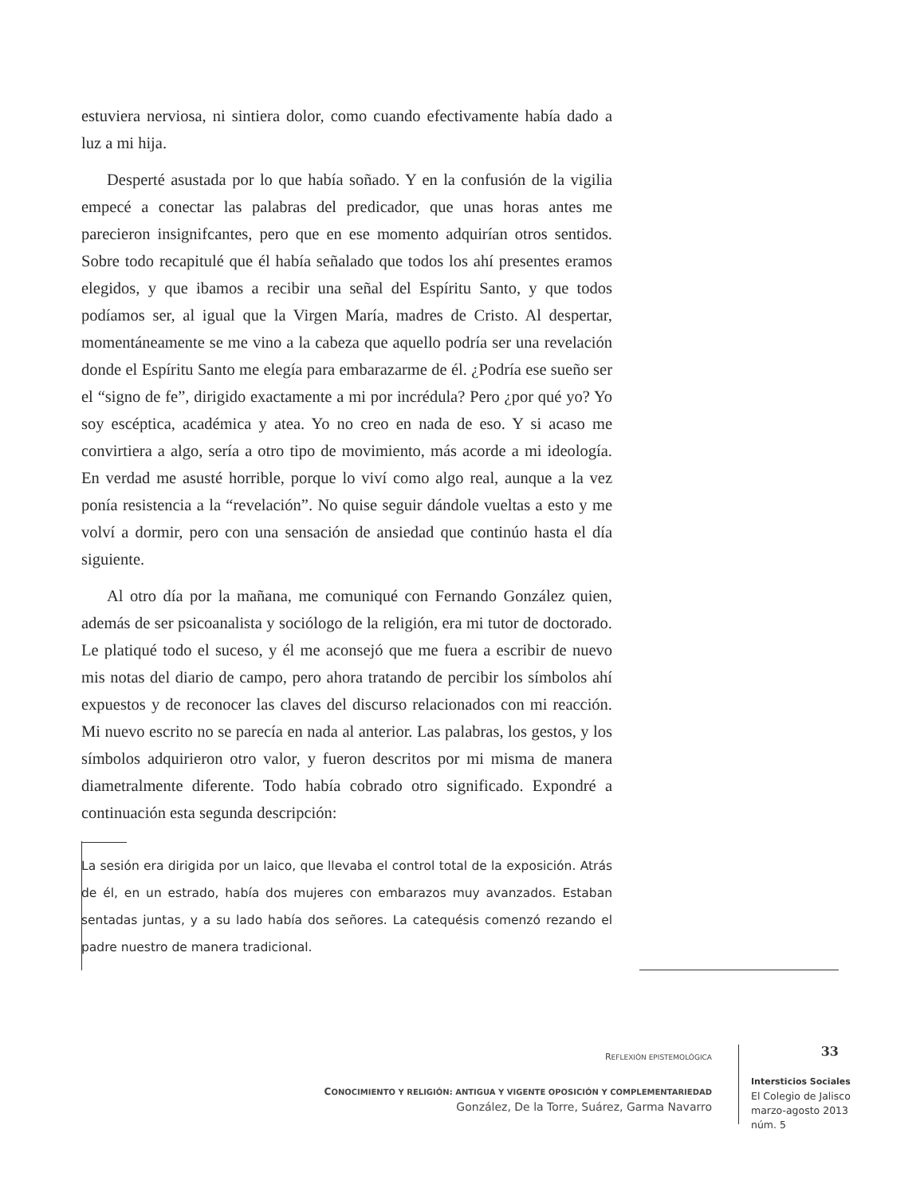estuviera nerviosa, ni sintiera dolor, como cuando efectivamente había dado a luz a mi hija.
Desperté asustada por lo que había soñado. Y en la confusión de la vigilia empecé a conectar las palabras del predicador, que unas horas antes me parecieron insignifcantes, pero que en ese momento adquirían otros sentidos. Sobre todo recapitulé que él había señalado que todos los ahí presentes eramos elegidos, y que ibamos a recibir una señal del Espíritu Santo, y que todos podíamos ser, al igual que la Virgen María, madres de Cristo. Al despertar, momentáneamente se me vino a la cabeza que aquello podría ser una revelación donde el Espíritu Santo me elegía para embarazarme de él. ¿Podría ese sueño ser el “signo de fe”, dirigido exactamente a mi por incrédula? Pero ¿por qué yo? Yo soy escéptica, académica y atea. Yo no creo en nada de eso. Y si acaso me convirtiera a algo, sería a otro tipo de movimiento, más acorde a mi ideología. En verdad me asusté horrible, porque lo viví como algo real, aunque a la vez ponía resistencia a la “revelación”. No quise seguir dándole vueltas a esto y me volví a dormir, pero con una sensación de ansiedad que continúo hasta el día siguiente.
Al otro día por la mañana, me comuniqué con Fernando González quien, además de ser psicoanalista y sociólogo de la religión, era mi tutor de doctorado. Le platiqué todo el suceso, y él me aconsejó que me fuera a escribir de nuevo mis notas del diario de campo, pero ahora tratando de percibir los símbolos ahí expuestos y de reconocer las claves del discurso relacionados con mi reacción. Mi nuevo escrito no se parecía en nada al anterior. Las palabras, los gestos, y los símbolos adquirieron otro valor, y fueron descritos por mi misma de manera diametralmente diferente. Todo había cobrado otro significado. Expondré a continuación esta segunda descripción:
La sesión era dirigida por un laico, que llevaba el control total de la exposición. Atrás de él, en un estrado, había dos mujeres con embarazos muy avanzados. Estaban sentadas juntas, y a su lado había dos señores. La catequésis comenzó rezando el padre nuestro de manera tradicional.
REFLEXIÓN EPISTEMOLÓGICA
CONOCIMIENTO Y RELIGIÓN: ANTIGUA Y VIGENTE OPOSICIÓN Y COMPLEMENTARIEDAD
González, De la Torre, Suárez, Garma Navarro
33
Intersticios Sociales
El Colegio de Jalisco
marzo-agosto 2013
núm. 5